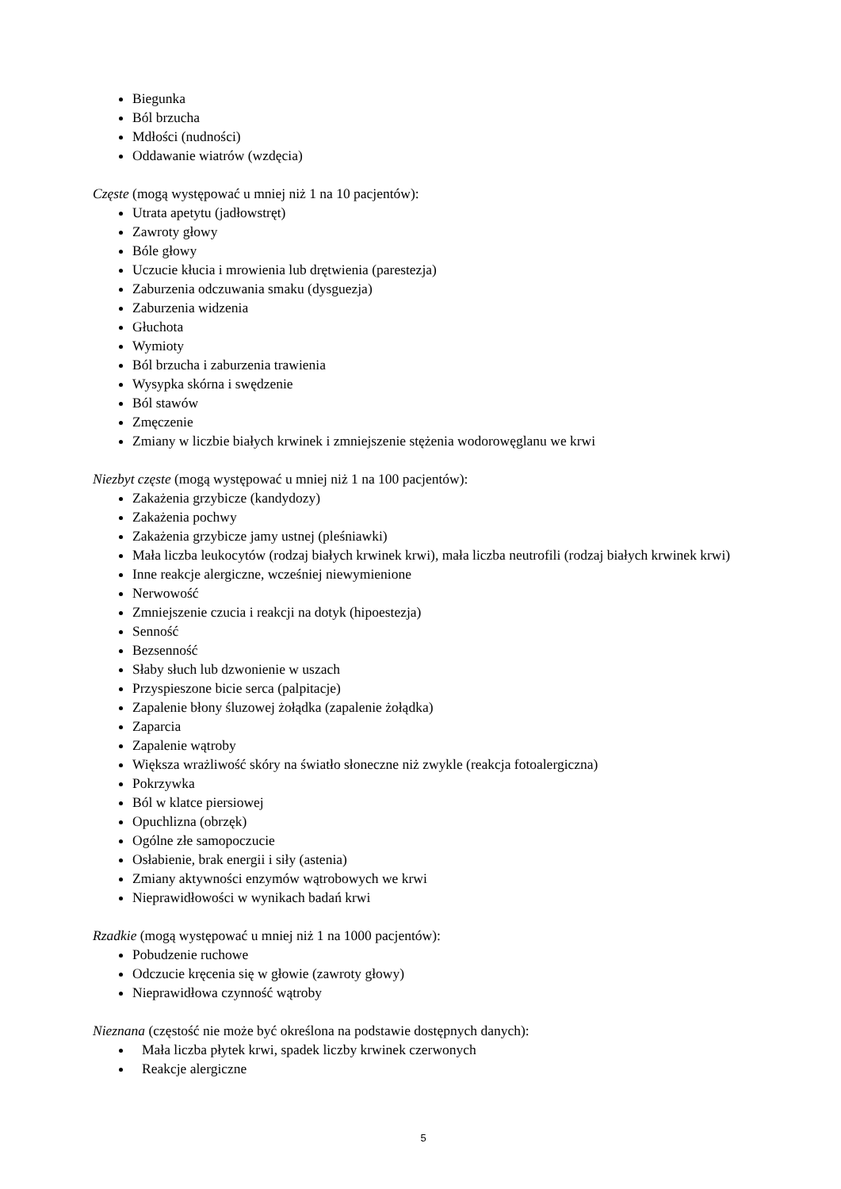Biegunka
Ból brzucha
Mdłości (nudności)
Oddawanie wiatrów (wzdęcia)
Częste (mogą występować u mniej niż 1 na 10 pacjentów):
Utrata apetytu (jadłowstręt)
Zawroty głowy
Bóle głowy
Uczucie kłucia i mrowienia lub drętwienia (parestezja)
Zaburzenia odczuwania smaku (dysguezja)
Zaburzenia widzenia
Głuchota
Wymioty
Ból brzucha i zaburzenia trawienia
Wysypka skórna i swędzenie
Ból stawów
Zmęczenie
Zmiany w liczbie białych krwinek i zmniejszenie stężenia wodorowęglanu we krwi
Niezbyt częste (mogą występować u mniej niż 1 na 100 pacjentów):
Zakażenia grzybicze (kandydozy)
Zakażenia pochwy
Zakażenia grzybicze jamy ustnej (pleśniawki)
Mała liczba leukocytów (rodzaj białych krwinek krwi), mała liczba neutrofili (rodzaj białych krwinek krwi)
Inne reakcje alergiczne, wcześniej niewymienione
Nerwowość
Zmniejszenie czucia i reakcji na dotyk (hipoestezja)
Senność
Bezsenność
Słaby słuch lub dzwonienie w uszach
Przyspieszone bicie serca (palpitacje)
Zapalenie błony śluzowej żołądka (zapalenie żołądka)
Zaparcia
Zapalenie wątroby
Większa wrażliwość skóry na światło słoneczne niż zwykle (reakcja fotoalergiczna)
Pokrzywka
Ból w klatce piersiowej
Opuchlizna (obrzęk)
Ogólne złe samopoczucie
Osłabienie, brak energii i siły (astenia)
Zmiany aktywności enzymów wątrobowych we krwi
Nieprawidłowości w wynikach badań krwi
Rzadkie (mogą występować u mniej niż 1 na 1000 pacjentów):
Pobudzenie ruchowe
Odczucie kręcenia się w głowie (zawroty głowy)
Nieprawidłowa czynność wątroby
Nieznana (częstość nie może być określona na podstawie dostępnych danych):
Mała liczba płytek krwi, spadek liczby krwinek czerwonych
Reakcje alergiczne
5